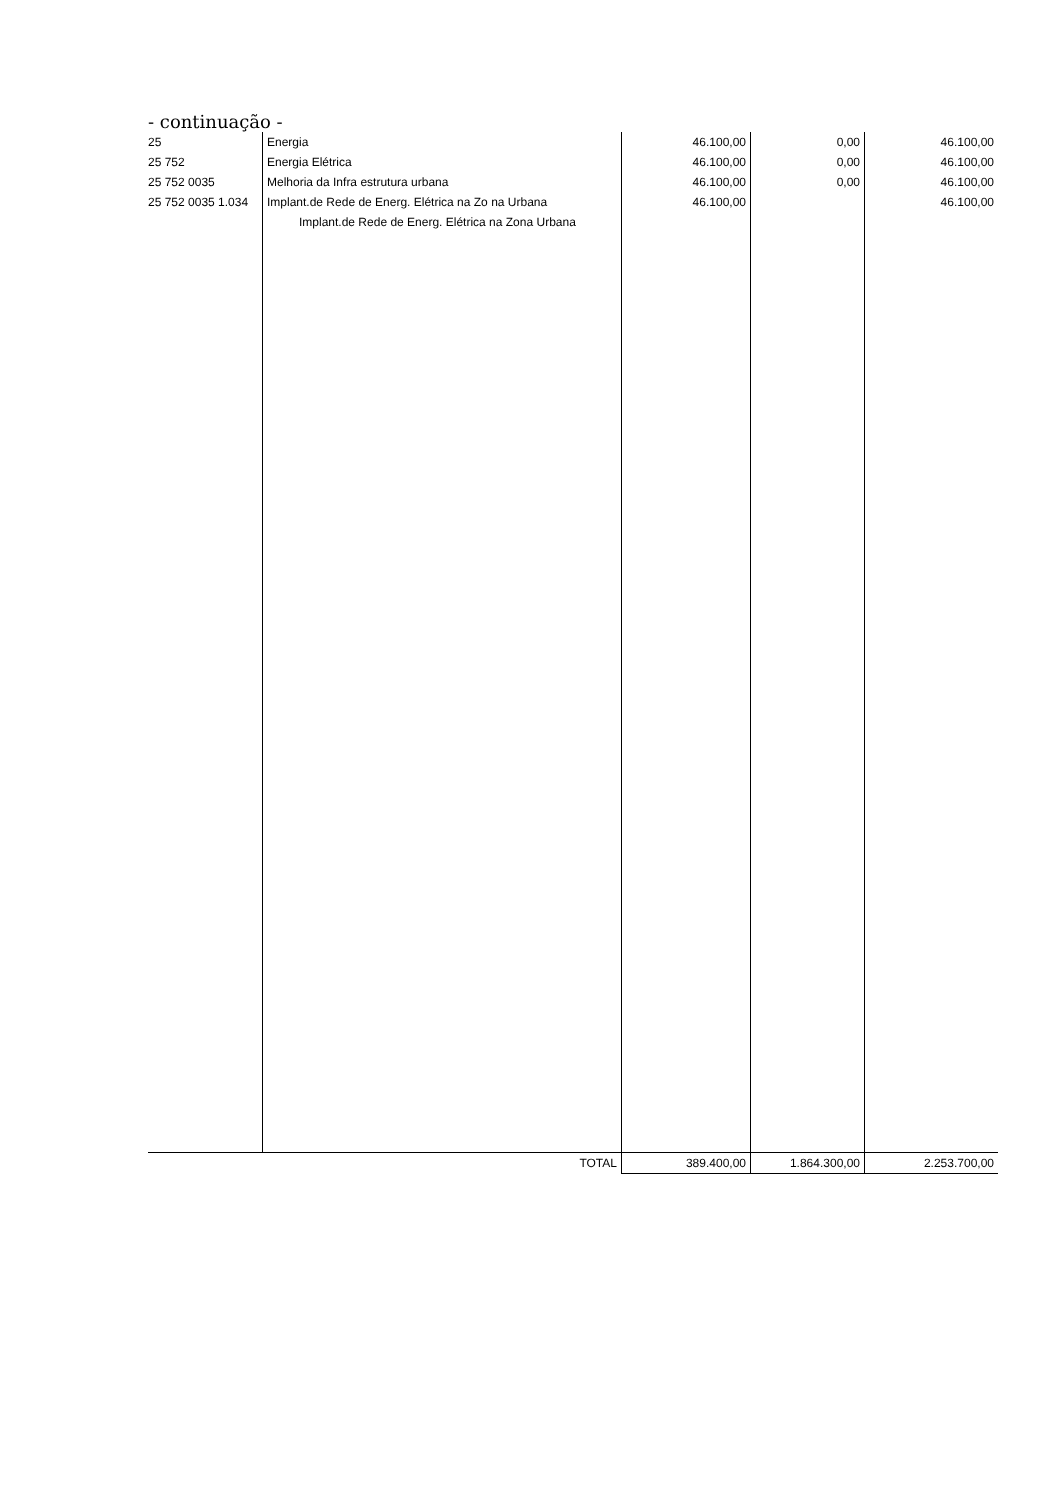- continuação -
| 25 | Energia | 46.100,00 | 0,00 | 46.100,00 |
| 25 752 | Energia Elétrica | 46.100,00 | 0,00 | 46.100,00 |
| 25 752 0035 | Melhoria da Infra estrutura urbana | 46.100,00 | 0,00 | 46.100,00 |
| 25 752 0035 1.034 | Implant.de Rede de Energ. Elétrica na Zo na Urbana Implant.de Rede de Energ. Elétrica na Zona Urbana | 46.100,00 | | 46.100,00 |
| | TOTAL | 389.400,00 | 1.864.300,00 | 2.253.700,00 |